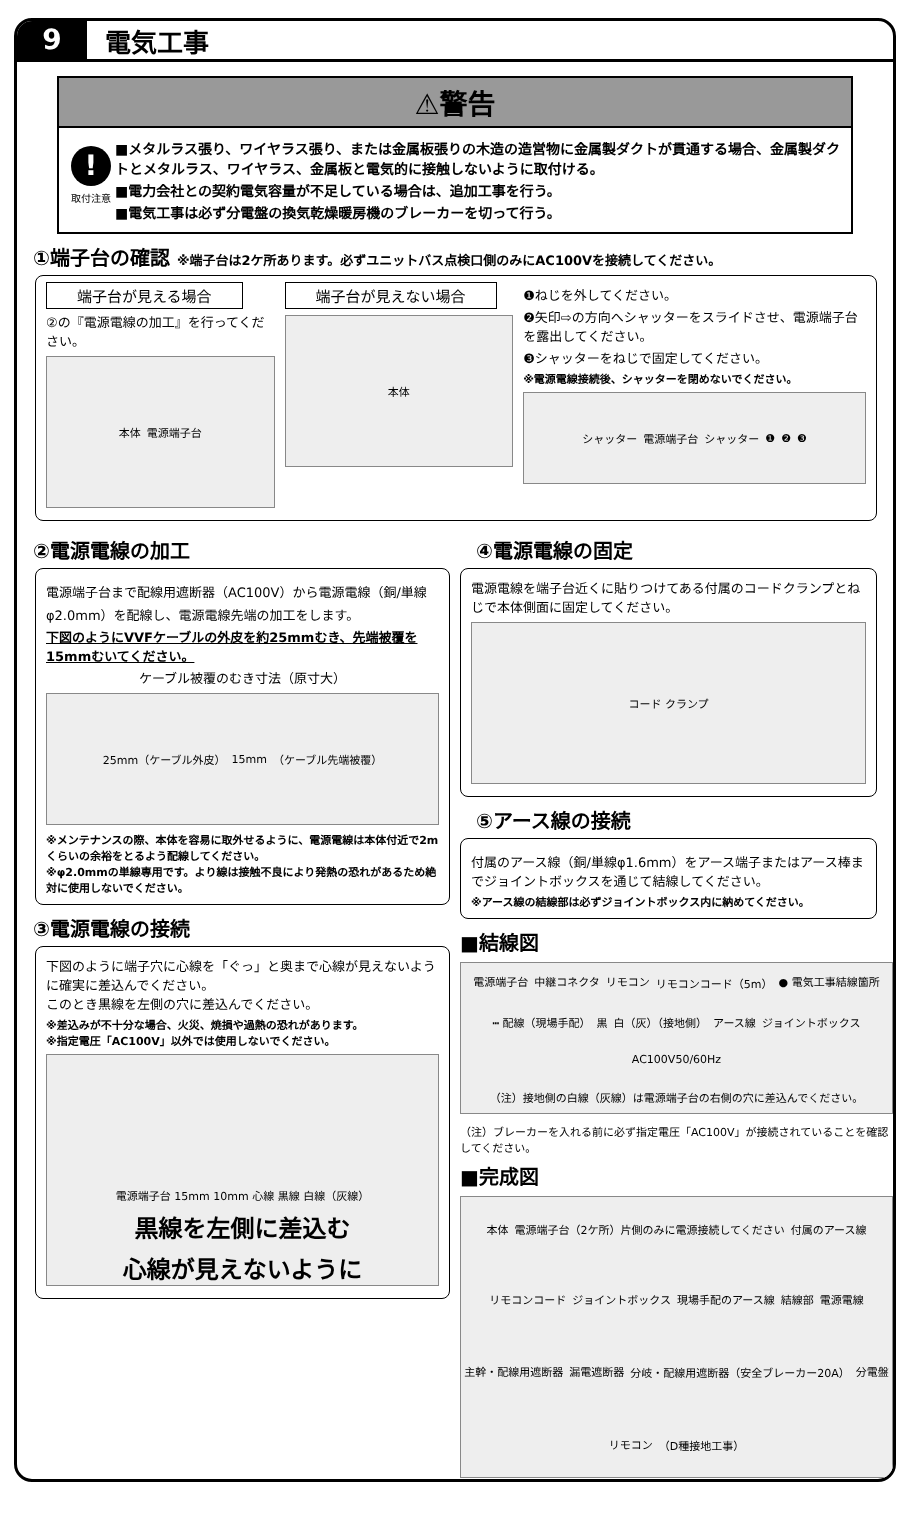9
電気工事
⚠警告
!
取付注意
■メタルラス張り、ワイヤラス張り、または金属板張りの木造の造営物に金属製ダクトが貫通する場合、金属製ダクトとメタルラス、ワイヤラス、金属板と電気的に接触しないように取付ける。
■電力会社との契約電気容量が不足している場合は、追加工事を行う。
■電気工事は必ず分電盤の換気乾燥暖房機のブレーカーを切って行う。
①端子台の確認 ※端子台は2ケ所あります。必ずユニットバス点検口側のみにAC100Vを接続してください。
端子台が見える場合
②の『電源電線の加工』を行ってください。
本体 電源端子台
端子台が見えない場合
本体
❶ねじを外してください。
❷矢印⇨の方向へシャッターをスライドさせ、電源端子台を露出してください。
❸シャッターをねじで固定してください。
※電源電線接続後、シャッターを閉めないでください。
シャッター 電源端子台 シャッター ❶ ❷ ❸
②電源電線の加工
電源端子台まで配線用遮断器（AC100V）から電源電線（銅/単線φ2.0mm）を配線し、電源電線先端の加工をします。
下図のようにVVFケーブルの外皮を約25mmむき、先端被覆を15mmむいてください。
ケーブル被覆のむき寸法（原寸大）
25mm（ケーブル外皮） 15mm （ケーブル先端被覆）
※メンテナンスの際、本体を容易に取外せるように、電源電線は本体付近で2mくらいの余裕をとるよう配線してください。
※φ2.0mmの単線専用です。より線は接触不良により発熱の恐れがあるため絶対に使用しないでください。
③電源電線の接続
下図のように端子穴に心線を「ぐっ」と奥まで心線が見えないように確実に差込んでください。
このとき黒線を左側の穴に差込んでください。
※差込みが不十分な場合、火災、焼損や過熱の恐れがあります。
※指定電圧「AC100V」以外では使用しないでください。
電源端子台 15mm 10mm 心線 黒線 白線（灰線） 黒線を左側に差込む 心線が見えないように
④電源電線の固定
電源電線を端子台近くに貼りつけてある付属のコードクランプとねじで本体側面に固定してください。
コード クランプ
⑤アース線の接続
付属のアース線（銅/単線φ1.6mm）をアース端子またはアース棒までジョイントボックスを通じて結線してください。
※アース線の結線部は必ずジョイントボックス内に納めてください。
■結線図
電源端子台 中継コネクタ リモコン リモコンコード（5m） ● 電気工事結線箇所 ┅ 配線（現場手配） 黒 白（灰）（接地側） アース線 ジョイントボックス AC100V50/60Hz （注）接地側の白線（灰線）は電源端子台の右側の穴に差込んでください。
（注）ブレーカーを入れる前に必ず指定電圧「AC100V」が接続されていることを確認してください。
■完成図
本体 電源端子台（2ケ所）片側のみに電源接続してください 付属のアース線 リモコンコード ジョイントボックス 現場手配のアース線 結線部 電源電線 主幹・配線用遮断器 漏電遮断器 分岐・配線用遮断器（安全ブレーカー20A） 分電盤 リモコン （D種接地工事）